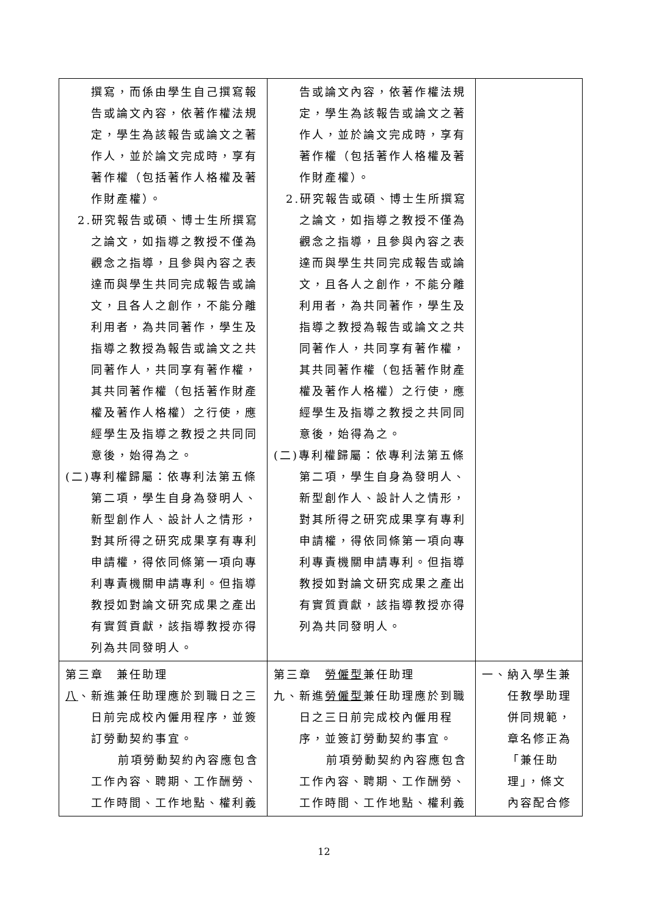| 撰寫，而係由學生自己撰寫報告或論文內容，依著作權法規定，學生為該報告或論文之著作人，並於論文完成時，享有著作權（包括著作人格權及著作財產權）。 2.研究報告或碩、博士生所撰寫 之論文，如指導之教授不僅為觀念之指導，且參與內容之表達而與學生共同完成報告或論文，且各人之創作，不能分離利用者，為共同著作，學生及指導之教授為報告或論文之共同著作人，共同享有著作權，其共同著作權（包括著作財產權及著作人格權）之行使，應經學生及指導之教授之共同同意後，始得為之。 (二)專利權歸屬：依專利法第五條 第二項，學生自身為發明人、新型創作人、設計人之情形，對其所得之研究成果享有專利申請權，得依同條第一項向專利專責機關申請專利。但指導教授如對論文研究成果之產出有實質貢獻，該指導教授亦得列為共同發明人。 | 告或論文內容，依著作權法規定，學生為該報告或論文之著作人，並於論文完成時，享有著作權（包括著作人格權及著作財產權）。 2.研究報告或碩、博士生所撰寫 之論文，如指導之教授不僅為觀念之指導，且參與內容之表達而與學生共同完成報告或論文，且各人之創作，不能分離利用者，為共同著作，學生及指導之教授為報告或論文之共同著作人，共同享有著作權，其共同著作權（包括著作財產權及著作人格權）之行使，應經學生及指導之教授之共同同意後，始得為之。 (二)專利權歸屬：依專利法第五條 第二項，學生自身為發明人、新型創作人、設計人之情形，對其所得之研究成果享有專利申請權，得依同條第一項向專利專責機關申請專利。但指導教授如對論文研究成果之產出有實質貢獻，該指導教授亦得列為共同發明人。 | |
| 第三章 兼任助理 八 、新進兼任助理應於到職日之三 日前完成校內僱用程序，並簽訂勞動契約事宜。 前項勞動契約內容應包含工作內容、聘期、工作酬勞、工作時間、工作地點、權利義 | 第三章 勞僱型 兼任助理 九、新進 勞僱型 兼任助理應於到職 日之三日前完成校內僱用程序，並簽訂勞動契約事宜。 前項勞動契約內容應包含工作內容、聘期、工作酬勞、工作時間、工作地點、權利義 | 一、納入學生兼 任教學助理併同規範，章名修正為「兼任助理」，條文內容配合修 |
12